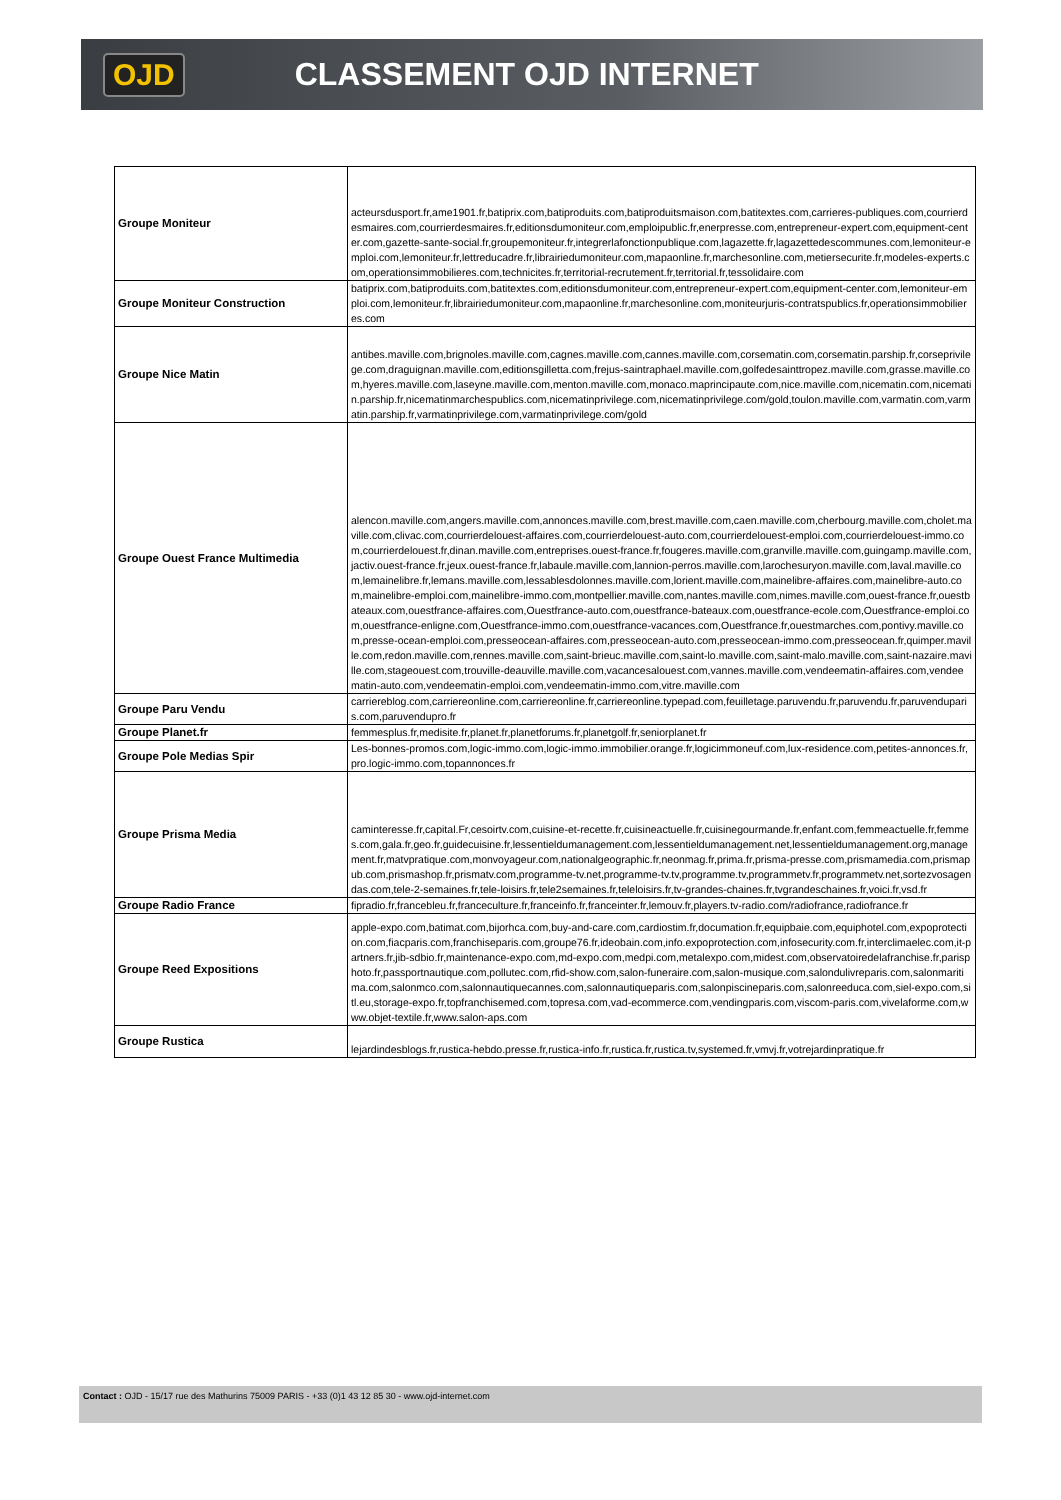OJD CLASSEMENT OJD INTERNET
| Groupe Moniteur | acteursdusport.fr,ame1901.fr,batiprix.com,batiproduits.com,batiproduitsmaison.com,batitextes.com,carrieres-publiques.com,courrierdesmaires.com,courrierdesmaires.fr,editionsdumoniteur.com,emploipublic.fr,enerpresse.com,entrepreneur-expert.com,equipment-center.com,gazette-sante-social.fr,groupemoniteur.fr,integrerlafonctionpublique.com,lagazette.fr,lagazettedescommunes.com,lemoniteur-emploi.com,lemoniteur.fr,lettreducadre.fr,librairiedumoniteur.com,mapaonline.fr,marchesonline.com,metiersecurite.fr,modeles-experts.com,operationsimmobilieres.com,technicites.fr,territorial-recrutement.fr,territorial.fr,tessolidaire.com |
| Groupe Moniteur Construction | batiprix.com,batiproduits.com,batitextes.com,editionsdumoniteur.com,entrepreneur-expert.com,equipment-center.com,lemoniteur-emploi.com,lemoniteur.fr,librairiedumoniteur.com,mapaonline.fr,marchesonline.com,moniteurjuris-contratspublics.fr,operationsimmobilieres.com |
| Groupe Nice Matin | antibes.maville.com,brignoles.maville.com,cagnes.maville.com,cannes.maville.com,corsematin.com,corsematin.parship.fr,corseprivilege.com,draguignan.maville.com,editionsgilletta.com,frejus-saintraphael.maville.com,golfedesainttropez.maville.com,grasse.maville.com,hyeres.maville.com,laseyne.maville.com,menton.maville.com,monaco.maprincipaute.com,nice.maville.com,nicematin.com,nicematin.parship.fr,nicematinmarchespublics.com,nicematinprivilege.com,nicematinprivilege.com/gold,toulon.maville.com,varmatin.com,varmatin.parship.fr,varmatinprivilege.com,varmatinprivilege.com/gold |
| Groupe Ouest France Multimedia | alencon.maville.com,angers.maville.com,annonces.maville.com,brest.maville.com,caen.maville.com,cherbourg.maville.com,cholet.maville.com,clivac.com,courrierdelouest-affaires.com,courrierdelouest-auto.com,courrierdelouest-emploi.com,courrierdelouest-immo.com,courrierdelouest.fr,dinan.maville.com,entreprises.ouest-france.fr,fougeres.maville.com,granville.maville.com,guingamp.maville.com,jactiv.ouest-france.fr,jeux.ouest-france.fr,labaule.maville.com,lannion-perros.maville.com,larochesuryon.maville.com,laval.maville.com,lemainelibre.fr,lemans.maville.com,lessablesdolonnes.maville.com,lorient.maville.com,mainelibre-affaires.com,mainelibre-auto.com,mainelibre-emploi.com,mainelibre-immo.com,montpellier.maville.com,nantes.maville.com,nimes.maville.com,ouest-france.fr,ouestbateaux.com,ouestfrance-affaires.com,Ouestfrance-auto.com,ouestfrance-bateaux.com,ouestfrance-ecole.com,Ouestfrance-emploi.com,ouestfrance-enligne.com,Ouestfrance-immo.com,ouestfrance-vacances.com,Ouestfrance.fr,ouestmarches.com,pontivy.maville.com,presse-ocean-emploi.com,presseocean-affaires.com,presseocean-auto.com,presseocean-immo.com,presseocean.fr,quimper.maville.com,redon.maville.com,rennes.maville.com,saint-brieuc.maville.com,saint-lo.maville.com,saint-malo.maville.com,saint-nazaire.maville.com,stageouest.com,trouville-deauville.maville.com,vacancesalouest.com,vannes.maville.com,vendeematin-affaires.com,vendeematin-auto.com,vendeematin-emploi.com,vendeematin-immo.com,vitre.maville.com |
| Groupe Paru Vendu | carriereblog.com,carriereonline.com,carriereonline.fr,carriereonline.typepad.com,feuilletage.paruvendu.fr,paruvendu.fr,paruvenduparis.com,paruvendupro.fr |
| Groupe Planet.fr | femmesplus.fr,medisite.fr,planet.fr,planetforums.fr,planetgolf.fr,seniorplanet.fr |
| Groupe Pole Medias Spir | Les-bonnes-promos.com,logic-immo.com,logic-immo.immobilier.orange.fr,logicimmoneuf.com,lux-residence.com,petites-annonces.fr,pro.logic-immo.com,topannonces.fr |
| Groupe Prisma Media | caminteresse.fr,capital.Fr,cesoirtv.com,cuisine-et-recette.fr,cuisineactuelle.fr,cuisinegourmande.fr,enfant.com,femmeactuelle.fr,femmes.com,gala.fr,geo.fr,guidecuisine.fr,lessentieldumanagement.com,lessentieldumanagement.net,lessentieldumanagement.org,management.fr,matvpratique.com,monvoyageur.com,nationalgeographic.fr,neonmag.fr,prima.fr,prisma-presse.com,prismamedia.com,prismapub.com,prismashop.fr,prismatv.com,programme-tv.net,programme-tv.tv,programme.tv,programmetv.fr,programmetv.net,sortezvosagendas.com,tele-2-semaines.fr,tele-loisirs.fr,tele2semaines.fr,teleloisirs.fr,tv-grandes-chaines.fr,tvgrandeschaines.fr,voici.fr,vsd.fr |
| Groupe Radio France | fipradio.fr,francebleu.fr,franceculture.fr,franceinfo.fr,franceinter.fr,lemouv.fr,players.tv-radio.com/radiofrance,radiofrance.fr |
| Groupe Reed Expositions | apple-expo.com,batimat.com,bijorhca.com,buy-and-care.com,cardiostim.fr,documation.fr,equipbaie.com,equiphotel.com,expoprotection.com,fiacparis.com,franchiseparis.com,groupe76.fr,ideobain.com,info.expoprotection.com,infosecurity.com.fr,interclimaelec.com,it-partners.fr,jib-sdbio.fr,maintenance-expo.com,md-expo.com,medpi.com,metalexpo.com,midest.com,observatoiredelafranchise.fr,parisphoto.fr,passportnautique.com,pollutec.com,rfid-show.com,salon-funeraire.com,salon-musique.com,salondulivreparis.com,salonmaritima.com,salonmco.com,salonnautiquecannes.com,salonnautiqueparis.com,salonpiscineparis.com,salonreeduca.com,siel-expo.com,sitl.eu,storage-expo.fr,topfranchisemed.com,topresa.com,vad-ecommerce.com,vendingparis.com,viscom-paris.com,vivelaforme.com,www.objet-textile.fr,www.salon-aps.com |
| Groupe Rustica | lejardindesblogs.fr,rustica-hebdo.presse.fr,rustica-info.fr,rustica.fr,rustica.tv,systemed.fr,vmvj.fr,votrejardinpratique.fr |
Contact : OJD - 15/17 rue des Mathurins 75009 PARIS - +33 (0)1 43 12 85 30 - www.ojd-internet.com